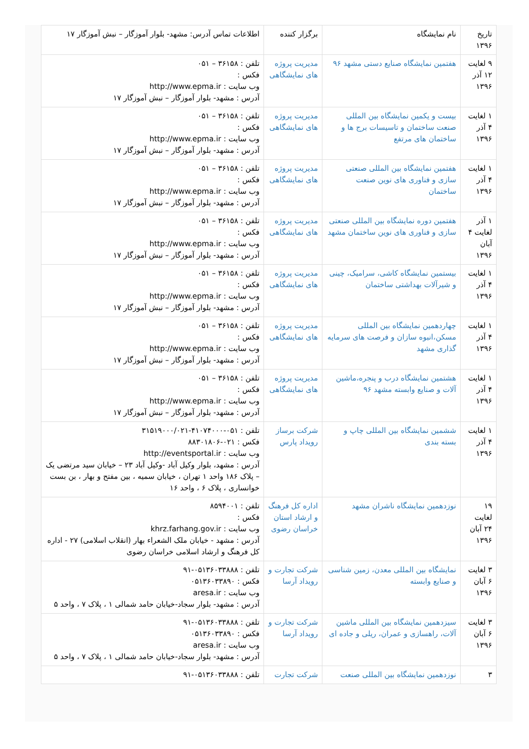| تاریخ ۱۳۹۶ | نام نمایشگاه | برگزار کننده | اطلاعات تماس آدرس: مشهد- بلوار آموزگار – نبش آموزگار ۱۷ |
| --- | --- | --- | --- |
| ۹ لغایت ۱۲ آذر ۱۳۹۶ | هفتمین نمایشگاه صنایع دستی مشهد ۹۶ | مدیریت پروژه های نمایشگاهی | تلفن : ۳۶۱۵۸ – ۰۵۱ فکس : وب سایت : http://www.epma.ir آدرس : مشهد- بلوار آموزگار – نبش آموزگار ۱۷ |
| ۱ لغایت ۴ آذر ۱۳۹۶ | بیست و یکمین نمایشگاه بین المللی صنعت ساختمان و تاسیسات برج ها و ساختمان های مرتفع | مدیریت پروژه های نمایشگاهی | تلفن : ۳۶۱۵۸ – ۰۵۱ فکس : وب سایت : http://www.epma.ir آدرس : مشهد- بلوار آموزگار – نبش آموزگار ۱۷ |
| ۱ لغایت ۴ آذر ۱۳۹۶ | هفتمین نمایشگاه بین المللی صنعتی سازی و فناوری های نوین صنعت ساختمان | مدیریت پروژه های نمایشگاهی | تلفن : ۳۶۱۵۸ – ۰۵۱ فکس : وب سایت : http://www.epma.ir آدرس : مشهد- بلوار آموزگار – نبش آموزگار ۱۷ |
| ۱ آذر لغایت ۴ آبان ۱۳۹۶ | هفتمین دوره نمایشگاه بین المللی صنعتی سازی و فناوری های نوین ساختمان مشهد | مدیریت پروژه های نمایشگاهی | تلفن : ۳۶۱۵۸ – ۰۵۱ فکس : وب سایت : http://www.epma.ir آدرس : مشهد- بلوار آموزگار – نبش آموزگار ۱۷ |
| ۱ لغایت ۴ آذر ۱۳۹۶ | بیستمین نمایشگاه کاشی، سرامیک، چینی و شیرآلات بهداشتی ساختمان | مدیریت پروژه های نمایشگاهی | تلفن : ۳۶۱۵۸ – ۰۵۱ فکس : وب سایت : http://www.epma.ir آدرس : مشهد- بلوار آموزگار – نبش آموزگار ۱۷ |
| ۱ لغایت ۴ آذر ۱۳۹۶ | چهاردهمین نمایشگاه بین المللی مسکن،انبوه سازان و فرصت های سرمایه گذاری مشهد | مدیریت پروژه های نمایشگاهی | تلفن : ۳۶۱۵۸ – ۰۵۱ فکس : وب سایت : http://www.epma.ir آدرس : مشهد- بلوار آموزگار – نبش آموزگار ۱۷ |
| ۱ لغایت ۴ آذر ۱۳۹۶ | هشتمین نمایشگاه درب و پنجره،ماشین آلات و صنایع وابسته مشهد ۹۶ | مدیریت پروژه های نمایشگاهی | تلفن : ۳۶۱۵۸ – ۰۵۱ فکس : وب سایت : http://www.epma.ir آدرس : مشهد- بلوار آموزگار – نبش آموزگار ۱۷ |
| ۱ لغایت ۴ آذر ۱۳۹۶ | ششمین نمایشگاه بین المللی چاپ و بسته بندی | شرکت برساز رویداد پارس | تلفن : ۰۵۱-۴۱۰۷۴۰۰۰-۳۱۵۱۹۰۰۰/۰۲۱ فکس : ۰۲۱-۸۸۳۰۱۸۰۶ وب سایت : http://eventsportal.ir آدرس : مشهد، بلوار وکیل آباد -وکیل آباد ۲۳ – خیابان سید مرتضی یک – پلاک ۱۸۶ واحد ۱ تهران ، خیابان سمیه ، بین مفتح و بهار ، بن بست خوانساری ، پلاک ۶ ، واحد ۱۶ |
| ۱۹ لغایت ۲۴ آبان ۱۳۹۶ | نوزدهمین نمایشگاه ناشران مشهد | اداره کل فرهنگ و ارشاد استان خراسان رضوی | تلفن : ۸۵۹۴۰۰۱ فکس : وب سایت : khrz.farhang.gov.ir آدرس : مشهد - خیابان ملک الشعراء بهار (انقلاب اسلامی) ۲۷ - اداره کل فرهنگ و ارشاد اسلامی خراسان رضوی |
| ۳ لغایت ۶ آبان ۱۳۹۶ | نمایشگاه بین المللی معدن، زمین شناسی و صنایع وابسته | شرکت تجارت و رویداد آرسا | تلفن : ۰۵۱۳۶۰۳۳۸۸۸-۹۱ فکس : ۰۵۱۳۶۰۳۳۸۹۰ وب سایت : aresa.ir آدرس : مشهد- بلوار سجاد-خیابان حامد شمالی ۱ ، پلاک ۷ ، واحد ۵ |
| ۳ لغایت ۶ آبان ۱۳۹۶ | سیزدهمین نمایشگاه بین المللی ماشین آلات، راهسازی و عمران، ریلی و جاده ای | شرکت تجارت و رویداد آرسا | تلفن : ۰۵۱۳۶۰۳۳۸۸۸-۹۱ فکس : ۰۵۱۳۶۰۳۳۸۹۰ وب سایت : aresa.ir آدرس : مشهد- بلوار سجاد-خیابان حامد شمالی ۱ ، پلاک ۷ ، واحد ۵ |
| ۳ | نوزدهمین نمایشگاه بین المللی صنعت | شرکت تجارت | تلفن : ۰۵۱۳۶۰۳۳۸۸۸-۹۱ |